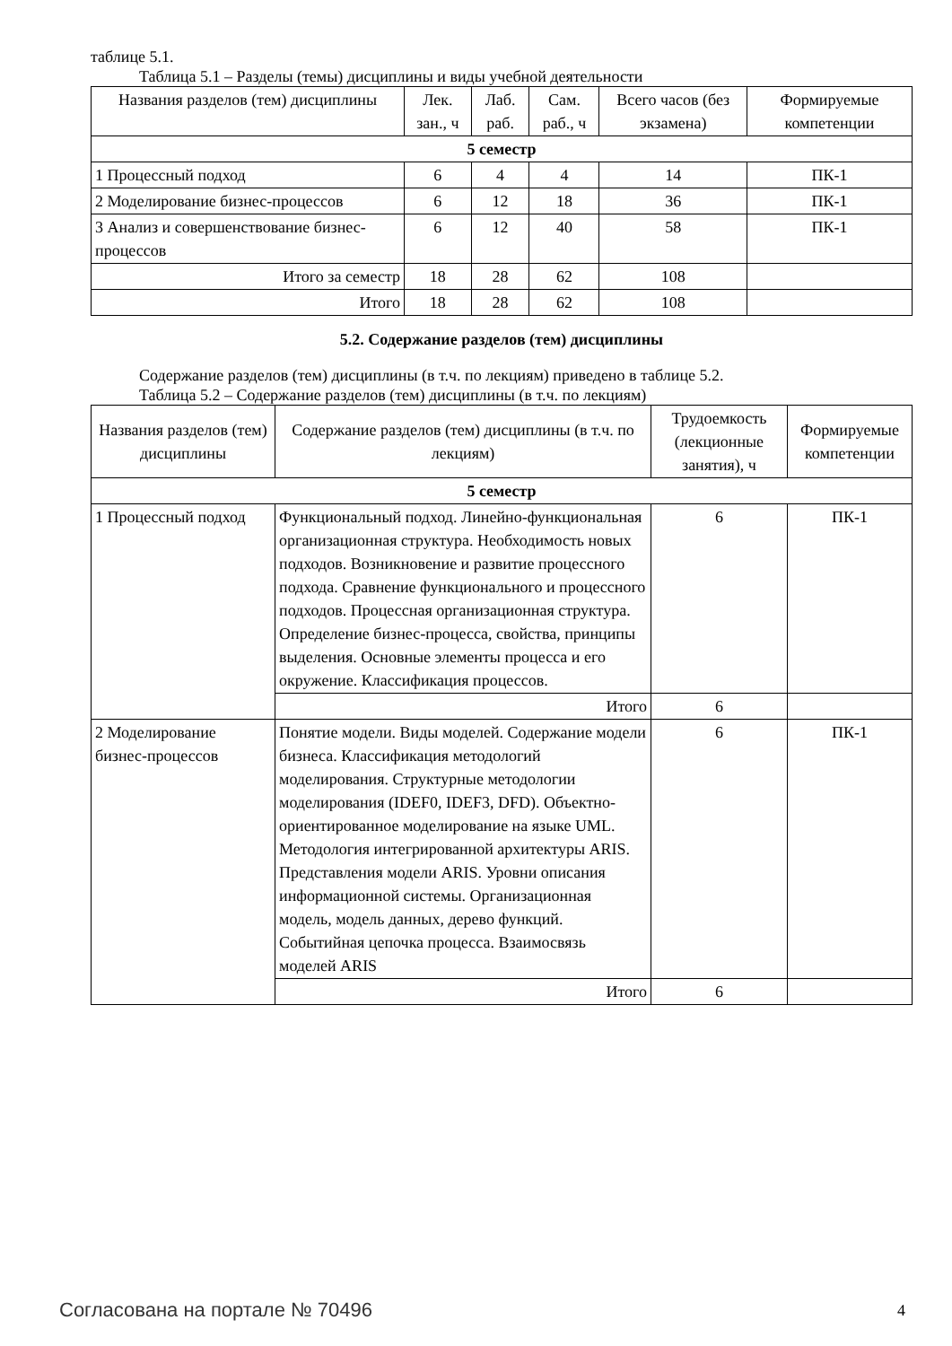таблице 5.1.
Таблица 5.1 – Разделы (темы) дисциплины и виды учебной деятельности
| Названия разделов (тем) дисциплины | Лек. зан., ч | Лаб. раб. | Сам. раб., ч | Всего часов (без экзамена) | Формируемые компетенции |
| --- | --- | --- | --- | --- | --- |
| 5 семестр | | | | | |
| 1 Процессный подход | 6 | 4 | 4 | 14 | ПК-1 |
| 2 Моделирование бизнес-процессов | 6 | 12 | 18 | 36 | ПК-1 |
| 3 Анализ и совершенствование бизнес-процессов | 6 | 12 | 40 | 58 | ПК-1 |
| Итого за семестр | 18 | 28 | 62 | 108 | |
| Итого | 18 | 28 | 62 | 108 | |
5.2. Содержание разделов (тем) дисциплины
Содержание разделов (тем) дисциплины (в т.ч. по лекциям) приведено в таблице 5.2.
Таблица 5.2 – Содержание разделов (тем) дисциплины (в т.ч. по лекциям)
| Названия разделов (тем) дисциплины | Содержание разделов (тем) дисциплины (в т.ч. по лекциям) | Трудоемкость (лекционные занятия), ч | Формируемые компетенции |
| --- | --- | --- | --- |
| 5 семестр | | | |
| 1 Процессный подход | Функциональный подход. Линейно-функциональная организационная структура. Необходимость новых подходов. Возникновение и развитие процессного подхода. Сравнение функционального и процессного подходов. Процессная организационная структура. Определение бизнес-процесса, свойства, принципы выделения. Основные элементы процесса и его окружение. Классификация процессов. | 6 | ПК-1 |
| | Итого | 6 | |
| 2 Моделирование бизнес-процессов | Понятие модели. Виды моделей. Содержание модели бизнеса. Классификация методологий моделирования. Структурные методологии моделирования (IDEF0, IDEF3, DFD). Объектно-ориентированное моделирование на языке UML. Методология интегрированной архитектуры ARIS. Представления модели ARIS. Уровни описания информационной системы. Организационная модель, модель данных, дерево функций. Событийная цепочка процесса. Взаимосвязь моделей ARIS | 6 | ПК-1 |
| | Итого | 6 | |
Согласована на портале № 70496 4